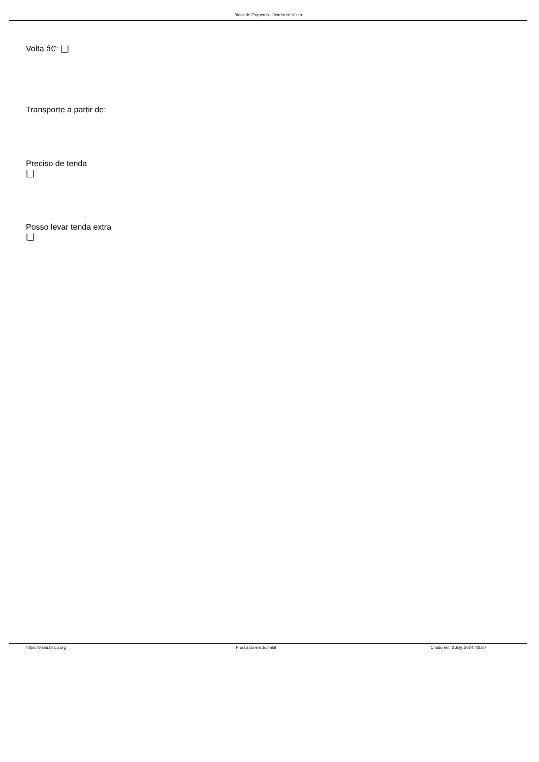Bloco de Esquerda - Distrito de Viseu
Volta â€“ |_|
Transporte a partir de:
Preciso de tenda
|_|
Posso levar tenda extra
|_|
https://viseu.bloco.org Produzido em Joomla! Criado em: 3 July, 2024, 03:50